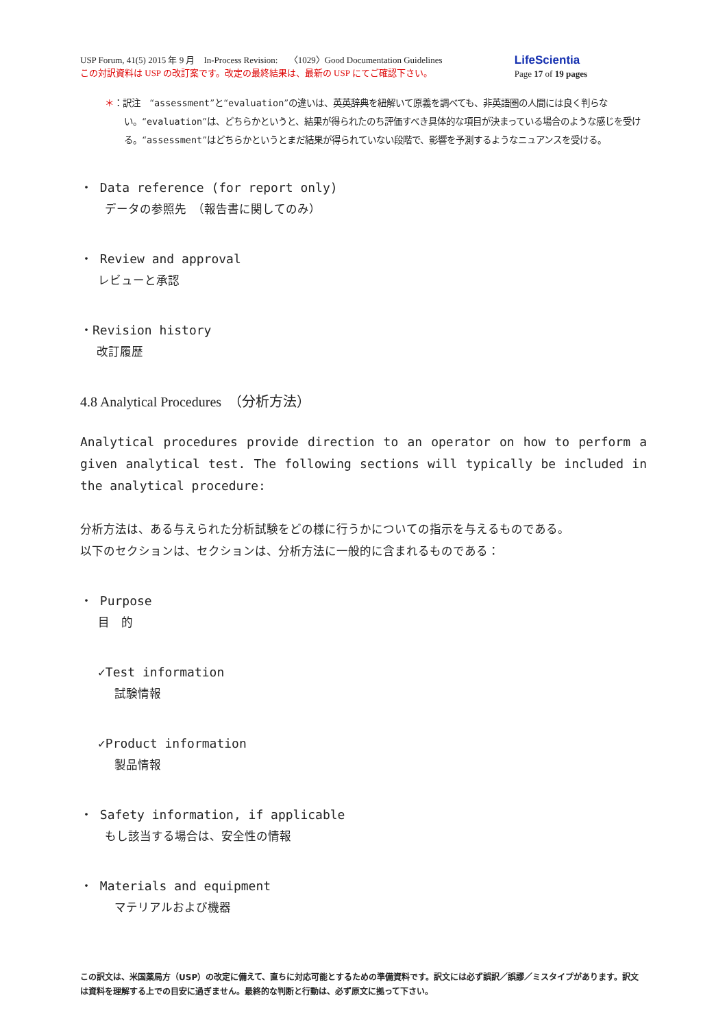USP Forum, 41(5) 2015 年 9 月　In-Process Revision:　 〈1029〉Good Documentation Guidelines
この対訳資料は USP の改訂案です。改定の最終結果は、最新の USP にてご確認下さい。
LifeScientia
Page 17 of 19 pages
＊：訳注　“assessment”と“evaluation”の違いは、英英辞典を紐解いて原義を調べても、非英語圏の人間には良く判らない。“evaluation”は、どちらかというと、結果が得られたのち評価すべき具体的な項目が決まっている場合のような感じを受ける。“assessment”はどちらかというとまだ結果が得られていない段階で、影響を予測するようなニュアンスを受ける。
・ Data reference (for report only)
データの参照先　（報告書に関してのみ）
・ Review and approval
レビューと承認
・Revision history
改訂履歴
4.8 Analytical Procedures　（分析方法）
Analytical procedures provide direction to an operator on how to perform a given analytical test. The following sections will typically be included in the analytical procedure:
分析方法は、ある与えられた分析試験をどの様に行うかについての指示を与えるものである。
以下のセクションは、セクションは、分析方法に一般的に含まれるものである：
・ Purpose
目　的
✓Test information
試験情報
✓Product information
製品情報
・ Safety information, if applicable
もし該当する場合は、安全性の情報
・ Materials and equipment
マテリアルおよび機器
この訳文は、米国薬局方（USP）の改定に備えて、直ちに対応可能とするための準備資料です。訳文には必ず誤訳／誤謬／ミスタイプがあります。訳文は資料を理解する上での目安に過ぎません。最終的な判断と行動は、必ず原文に拠って下さい。